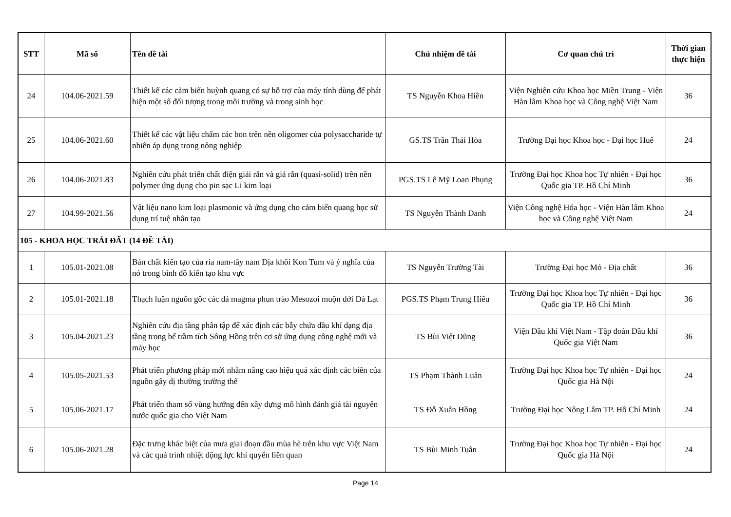| STT | Mã số | Tên đề tài | Chủ nhiệm đề tài | Cơ quan chủ trì | Thời gian thực hiện |
| --- | --- | --- | --- | --- | --- |
| 24 | 104.06-2021.59 | Thiết kế các cảm biến huỳnh quang có sự hỗ trợ của máy tính dùng để phát hiện một số đối tượng trong môi trường và trong sinh học | TS Nguyễn Khoa Hiền | Viện Nghiên cứu Khoa học Miền Trung - Viện Hàn lâm Khoa học và Công nghệ Việt Nam | 36 |
| 25 | 104.06-2021.60 | Thiết kế các vật liệu chấm các bon trên nền oligomer của polysaccharide tự nhiên áp dụng trong nông nghiệp | GS.TS Trần Thái Hòa | Trường Đại học Khoa học - Đại học Huế | 24 |
| 26 | 104.06-2021.83 | Nghiên cứu phát triển chất điện giải rắn và giả rắn (quasi-solid) trên nền polymer ứng dụng cho pin sạc Li kim loại | PGS.TS Lê Mỹ Loan Phụng | Trường Đại học Khoa học Tự nhiên - Đại học Quốc gia TP. Hồ Chí Minh | 36 |
| 27 | 104.99-2021.56 | Vật liệu nano kim loại plasmonic và ứng dụng cho cảm biến quang học sử dụng trí tuệ nhân tạo | TS Nguyễn Thành Danh | Viện Công nghệ Hóa học - Viện Hàn lâm Khoa học và Công nghệ Việt Nam | 24 |
| 105 - KHOA HỌC TRÁI ĐẤT (14 ĐỀ TÀI) | | | | | |
| 1 | 105.01-2021.08 | Bản chất kiến tạo của rìa nam-tây nam Địa khối Kon Tum và ý nghĩa của nó trong bình đồ kiến tạo khu vực | TS Nguyễn Trường Tài | Trường Đại học Mỏ - Địa chất | 36 |
| 2 | 105.01-2021.18 | Thạch luận nguồn gốc các đá magma phun trào Mesozoi muộn đới Đà Lạt | PGS.TS Phạm Trung Hiếu | Trường Đại học Khoa học Tự nhiên - Đại học Quốc gia TP. Hồ Chí Minh | 36 |
| 3 | 105.04-2021.23 | Nghiên cứu địa tầng phân tập để xác định các bẫy chứa dầu khí dạng địa tầng trong bể trầm tích Sông Hồng trên cơ sở ứng dụng công nghệ mới và máy học | TS Bùi Việt Dũng | Viện Dầu khí Việt Nam - Tập đoàn Dầu khí Quốc gia Việt Nam | 36 |
| 4 | 105.05-2021.53 | Phát triển phương pháp mới nhằm nâng cao hiệu quả xác định các biên của nguồn gây dị thường trường thế | TS Phạm Thành Luân | Trường Đại học Khoa học Tự nhiên - Đại học Quốc gia Hà Nội | 24 |
| 5 | 105.06-2021.17 | Phát triển tham số vùng hướng đến xây dựng mô hình đánh giá tài nguyên nước quốc gia cho Việt Nam | TS Đỗ Xuân Hồng | Trường Đại học Nông Lâm TP. Hồ Chí Minh | 24 |
| 6 | 105.06-2021.28 | Đặc trưng khác biệt của mưa giai đoạn đầu mùa hè trên khu vực Việt Nam và các quá trình nhiệt động lực khí quyển liên quan | TS Bùi Minh Tuân | Trường Đại học Khoa học Tự nhiên - Đại học Quốc gia Hà Nội | 24 |
Page 14